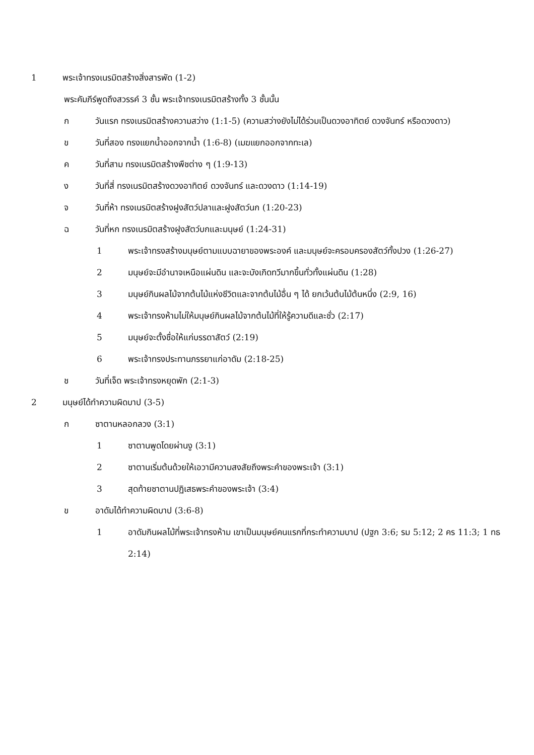1 พระเจ้าทรงเนรมิตสร้างสิ่งสารพัด (1-2)
พระคัมภีร์พูดถึงสวรรค์ 3 ชั้น พระเจ้าทรงเนรมิตสร้างทั้ง 3 ชั้นนั้น
ก วันแรก ทรงเนรมิตสร้างความสว่าง (1:1-5) (ความสว่างยังไม่ได้ร่วมเป็นดวงอาทิตย์ ดวงจันทร์ หรือดวงดาว)
ข วันที่สอง ทรงแยกน้ำออกจากน้ำ (1:6-8) (เมฆแยกออกจากทะเล)
ค วันที่สาม ทรงเนรมิตสร้างพืชต่าง ๆ (1:9-13)
ง วันที่สี่ ทรงเนรมิตสร้างดวงอาทิตย์ ดวงจันทร์ และดวงดาว (1:14-19)
จ วันที่ห้า ทรงเนรมิตสร้างฝูงสัตว์ปลาและฝูงสัตว์นก (1:20-23)
ฉ วันที่หก ทรงเนรมิตสร้างฝูงสัตว์บกและมนุษย์ (1:24-31)
1 พระเจ้าทรงสร้างมนุษย์ตามแบบฉายาของพระองค์ และมนุษย์จะครอบครองสัตว์ทั้งปวง (1:26-27)
2 มนุษย์จะมีอำนาจเหนือแผ่นดิน และจะบังเกิดทวีมากขึ้นทั่วทั้งแผ่นดิน (1:28)
3 มนุษย์กินผลไม้จากต้นไม้แห่งชีวิตและจากต้นไม้อื่น ๆ ได้ ยกเว้นต้นไม้ต้นหนึ่ง (2:9, 16)
4 พระเจ้าทรงห้ามไม่ให้มนุษย์กินผลไม้จากต้นไม้ที่ให้รู้ความดีและชั่ว (2:17)
5 มนุษย์จะตั้งชื่อให้แก่บรรดาสัตว์ (2:19)
6 พระเจ้าทรงประทานภรรยาแก่อาดัม (2:18-25)
ช วันที่เจ็ด พระเจ้าทรงหยุดพัก (2:1-3)
2 มนุษย์ได้ทำความผิดบาป (3-5)
ก ซาตานหลอกลวง (3:1)
1 ซาตานพูดโดยผ่านงู (3:1)
2 ซาตานเริ่มต้นด้วยให้เอวามีความสงสัยถึงพระคำของพระเจ้า (3:1)
3 สุดท้ายซาตานปฏิเสธพระคำของพระเจ้า (3:4)
ข อาดัมได้ทำความผิดบาป (3:6-8)
1 อาดัมกินผลไม้ที่พระเจ้าทรงห้าม เขาเป็นมนุษย์คนแรกที่กระทำความบาป (ปฐก 3:6; รม 5:12; 2 คร 11:3; 1 ทธ 2:14)